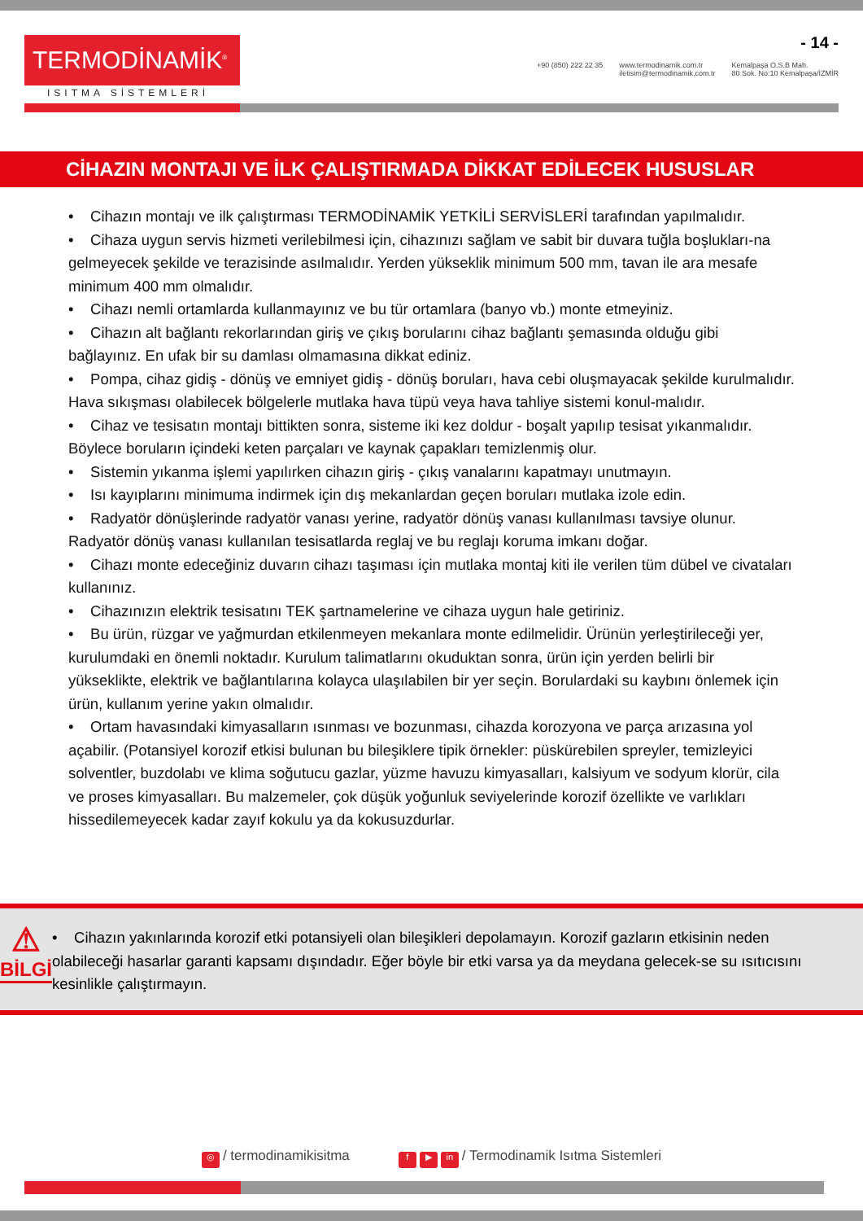TERMODİNAMİK<sup>®</sup>
ISITMA SİSTEMLERİ
+90 (850) 222 22 35 www.termodinamik.com.tr
iletisim@termodinamik.com.tr
Kemalpaşa O.S.B Mah.
80 Sok. No:10 Kemalpaşa/İZMİR
- 14 -
CİHAZIN MONTAJI VE İLK ÇALIŞTIRMADA DİKKAT EDİLECEK HUSUSLAR
• Cihazın montajı ve ilk çalıştırması TERMODİNAMİK YETKİLİ SERVİSLERİ tarafından yapılmalıdır.
• Cihaza uygun servis hizmeti verilebilmesi için, cihazınızı sağlam ve sabit bir duvara tuğla boşlukları-na gelmeyecek şekilde ve terazisinde asılmalıdır. Yerden yükseklik minimum 500 mm, tavan ile ara mesafe minimum 400 mm olmalıdır.
• Cihazı nemli ortamlarda kullanmayınız ve bu tür ortamlara (banyo vb.) monte etmeyiniz.
• Cihazın alt bağlantı rekorlarından giriş ve çıkış borularını cihaz bağlantı şemasında olduğu gibi bağlayınız. En ufak bir su damlası olmamasına dikkat ediniz.
• Pompa, cihaz gidiş - dönüş ve emniyet gidiş - dönüş boruları, hava cebi oluşmayacak şekilde kurulmalıdır. Hava sıkışması olabilecek bölgelerle mutlaka hava tüpü veya hava tahliye sistemi konul-malıdır.
• Cihaz ve tesisatın montajı bittikten sonra, sisteme iki kez doldur - boşalt yapılıp tesisat yıkanmalıdır. Böylece boruların içindeki keten parçaları ve kaynak çapakları temizlenmiş olur.
• Sistemin yıkanma işlemi yapılırken cihazın giriş - çıkış vanalarını kapatmayı unutmayın.
• Isı kayıplarını minimuma indirmek için dış mekanlardan geçen boruları mutlaka izole edin.
• Radyatör dönüşlerinde radyatör vanası yerine, radyatör dönüş vanası kullanılması tavsiye olunur. Radyatör dönüş vanası kullanılan tesisatlarda reglaj ve bu reglajı koruma imkanı doğar.
• Cihazı monte edeceğiniz duvarın cihazı taşıması için mutlaka montaj kiti ile verilen tüm dübel ve civataları kullanınız.
• Cihazınızın elektrik tesisatını TEK şartnamelerine ve cihaza uygun hale getiriniz.
• Bu ürün, rüzgar ve yağmurdan etkilenmeyen mekanlara monte edilmelidir. Ürünün yerleştirileceği yer, kurulumdaki en önemli noktadır. Kurulum talimatlarını okuduktan sonra, ürün için yerden belirli bir yükseklikte, elektrik ve bağlantılarına kolayca ulaşılabilen bir yer seçin. Borulardaki su kaybını önlemek için ürün, kullanım yerine yakın olmalıdır.
• Ortam havasındaki kimyasalların ısınması ve bozunması, cihazda korozyona ve parça arızasına yol açabilir. (Potansiyel korozif etkisi bulunan bu bileşiklere tipik örnekler: püskürebilen spreyler, temizleyici solventler, buzdolabı ve klima soğutucu gazlar, yüzme havuzu kimyasalları, kalsiyum ve sodyum klorür, cila ve proses kimyasalları. Bu malzemeler, çok düşük yoğunluk seviyelerinde korozif özellikte ve varlıkları hissedilemeyecek kadar zayıf kokulu ya da kokusuzdurlar.
⚠
BİLGİ
• Cihazın yakınlarında korozif etki potansiyeli olan bileşikleri depolamayın. Korozif gazların etkisinin neden olabileceği hasarlar garanti kapsamı dışındadır. Eğer böyle bir etki varsa ya da meydana gelecek-se su ısıtıcısını kesinlikle çalıştırmayın.
◎ / termodinamikisitma
f ▶ in / Termodinamik Isıtma Sistemleri